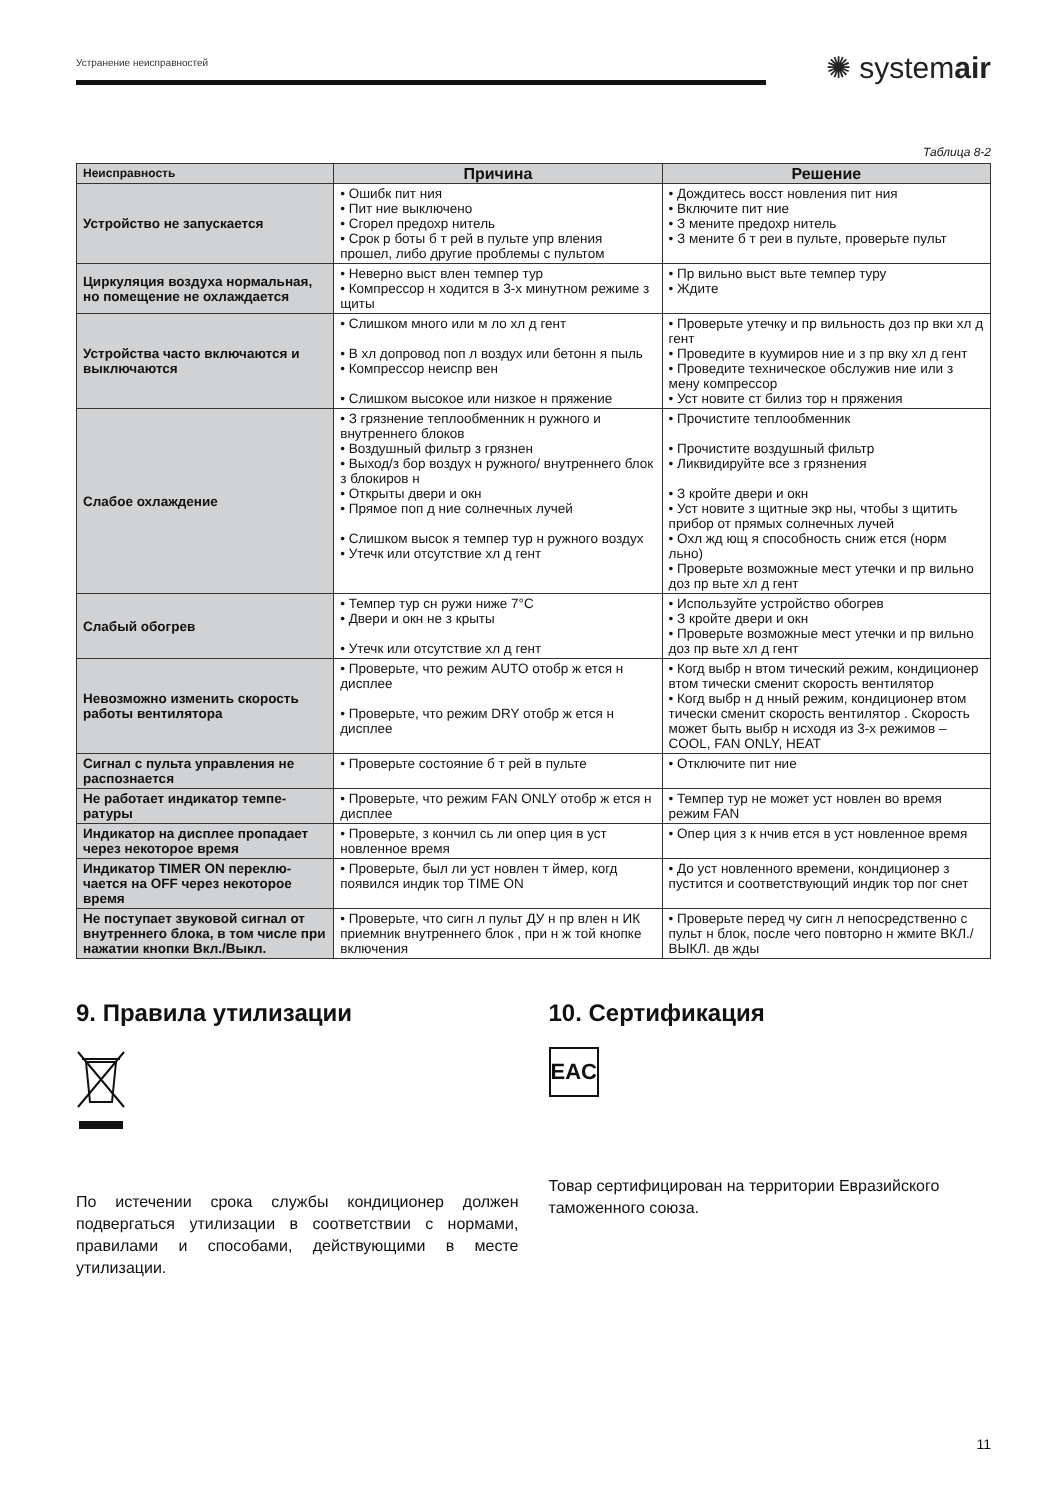Устранение неисправностей
✺ systemair
Таблица 8-2
| Неисправность | Причина | Решение |
| --- | --- | --- |
| Устройство не запускается | • Ошибк пит ния • Пит ние выключено • Сгорел предохр нитель • Срок р боты б т рей в пульте упр вления прошел, либо другие проблемы с пультом | • Дождитесь восст новления пит ния • Включите пит ние • З мените предохр нитель • З мените б т реи в пульте, проверьте пульт |
| Циркуляция воздуха нормаль­ная, но помещение не охлаж­дается | • Неверно выст влен темпер тур • Компрессор н ходится в 3-х минутном режиме з щиты | • Пр вильно выст вьте темпер туру • Ждите |
| Устройства часто включаются и выключаются | • Слишком много или м ло хл д гент • В хл допровод поп л воздух или бетонн я пыль • Компрессор неиспр вен • Слишком высокое или низкое н пряжение | • Проверьте утечку и пр вильность доз пр вки хл д гент • Проведите в куумиров ние и з пр вку хл д гент • Проведите техническое обслужив ние или з мену компрессор • Уст новите ст билиз тор н пряжения |
| Слабое охлаждение | • З грязнение теплообменник н ружного и внутреннего блоков • Воздушный фильтр з грязнен • Выход/з бор воздух н ружного/ внутреннего блок з блокиров н • Открыты двери и окн • Прямое поп д ние солнечных лучей • Слишком высок я темпер тур н ружного воздух • Утечк или отсутствие хл д гент | • Прочистите теплообменник • Прочистите воздушный фильтр • Ликвидируйте все з грязнения • З кройте двери и окн • Уст новите з щитные экр ны, чтобы з щи­тить прибор от прямых солнечных лучей • Охл жд ющ я способность сниж ется (норм льно) • Проверьте возможные мест утечки и пр вильно доз пр вьте хл д гент |
| Слабый обогрев | • Темпер тур сн ружи ниже 7°C • Двери и окн не з крыты • Утечк или отсутствие хл д гент | • Используйте устройство обогрев • З кройте двери и окн • Проверьте возможные мест утечки и пр вильно доз пр вьте хл д гент |
| Невозможно изменить скорость работы вентилятора | • Проверьте, что режим AUTO отобр ж ется н дисплее • Проверьте, что режим DRY отобр ж ется н дисплее | • Когд выбр н втом тический режим, кондиционер втом тически сменит скорость вентилятор • Когд выбр н д нный режим, кондиционер втом тически сменит скорость вентилято­р . Скорость может быть выбр н исходя из 3-х режимов – COOL, FAN ONLY, HEAT |
| Сигнал с пульта управления не распознается | • Проверьте состояние б т рей в пульте | • Отключите пит ние |
| Не работает индикатор темпе­ратуры | • Проверьте, что режим FAN ONLY отобр ж ется н дисплее | • Темпер тур не может уст новлен во время режим FAN |
| Индикатор на дисплее пропада­ет через некоторое время | • Проверьте, з кончил сь ли опер ция в уст новленное время | • Опер ция з к нчив ется в уст новленное время |
| Индикатор TIMER ON переклю­чается на OFF через некоторое время | • Проверьте, был ли уст новлен т ймер, когд появился индик тор TIME ON | • До уст новленного времени, кондиционер з пустится и соответствующий индик тор пог снет |
| Не поступает звуковой сигнал от внутреннего блока, в том числе при нажатии кнопки Вкл./Выкл. | • Проверьте, что сигн л пульт ДУ н пр влен н ИК приемник внутреннего блок , при н ж той кнопке включения | • Проверьте перед чу сигн л непосредственно с пульт н блок, после чего повторно н жмите ВКЛ./ВЫКЛ. дв жды |
9. Правила утилизации
По истечении срока службы кондиционер должен подвергаться утилизации в соответствии с норма­ми, правилами и способами, действующими в месте утилизации.
10. Сертификация
EAC
Товар сертифицирован на территории Евразийского таможенного союза.
11